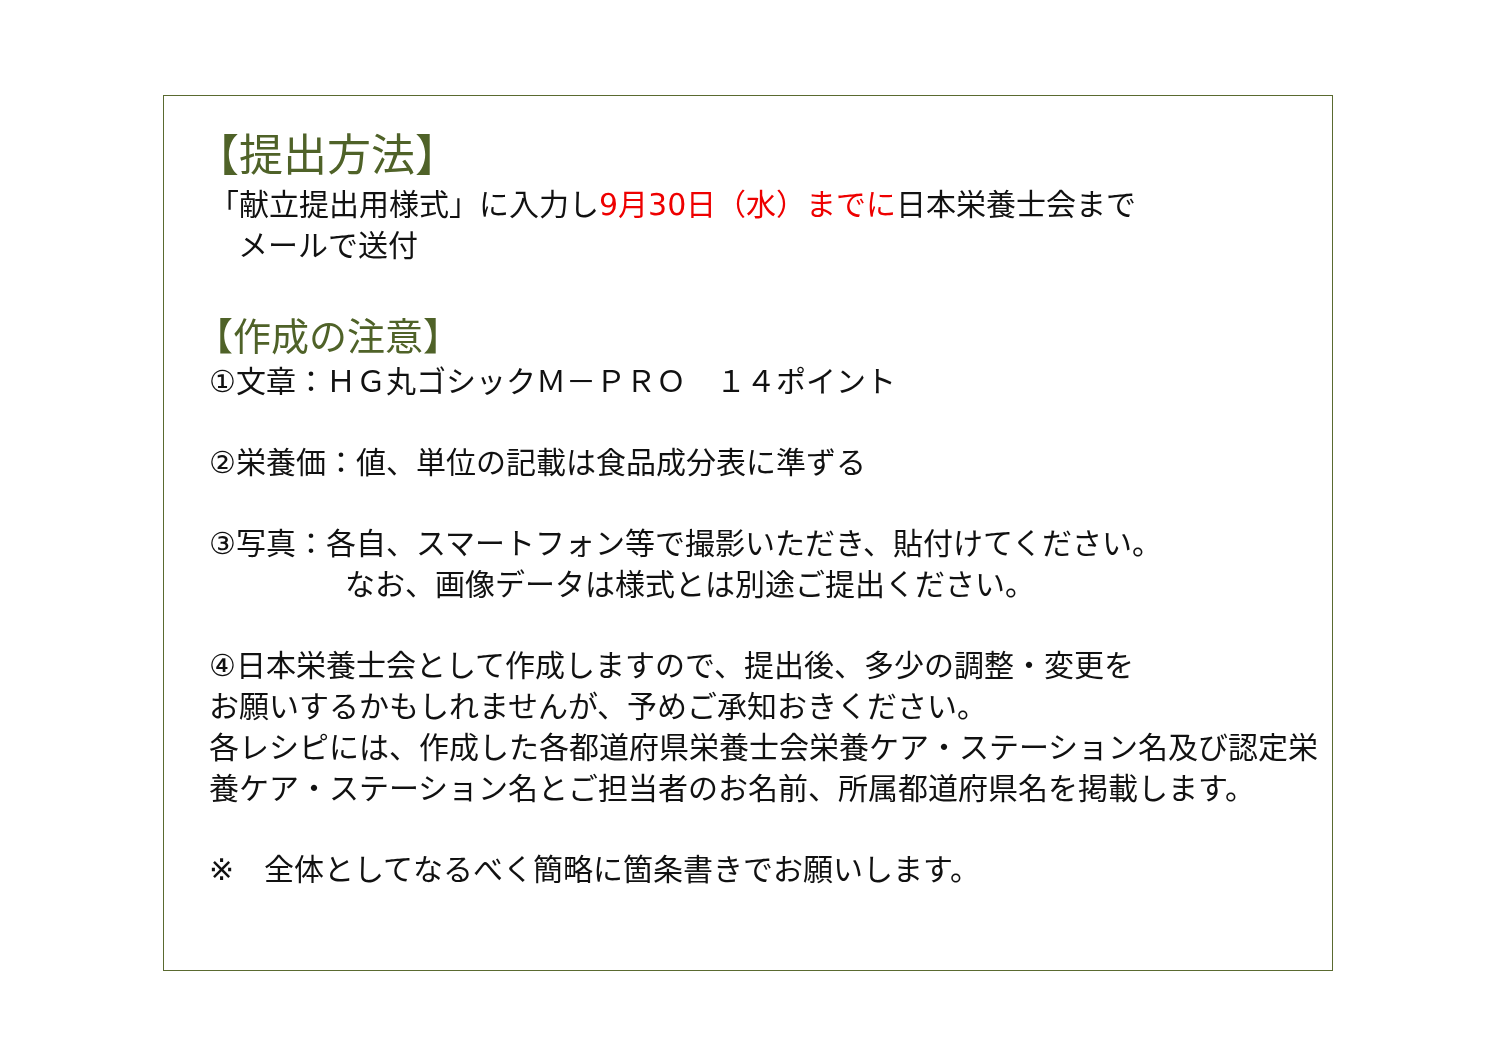【提出方法】
「献立提出用様式」に入力し9月30日（水）までに日本栄養士会まで
メールで送付
【作成の注意】
①文章：ＨＧ丸ゴシックＭ－ＰＲＯ　１４ポイント
②栄養価：値、単位の記載は食品成分表に準ずる
③写真：各自、スマートフォン等で撮影いただき、貼付けてください。
なお、画像データは様式とは別途ご提出ください。
④日本栄養士会として作成しますので、提出後、多少の調整・変更を
お願いするかもしれませんが、予めご承知おきください。
各レシピには、作成した各都道府県栄養士会栄養ケア・ステーション名及び認定栄養ケア・ステーション名とご担当者のお名前、所属都道府県名を掲載します。
※　全体としてなるべく簡略に箇条書きでお願いします。